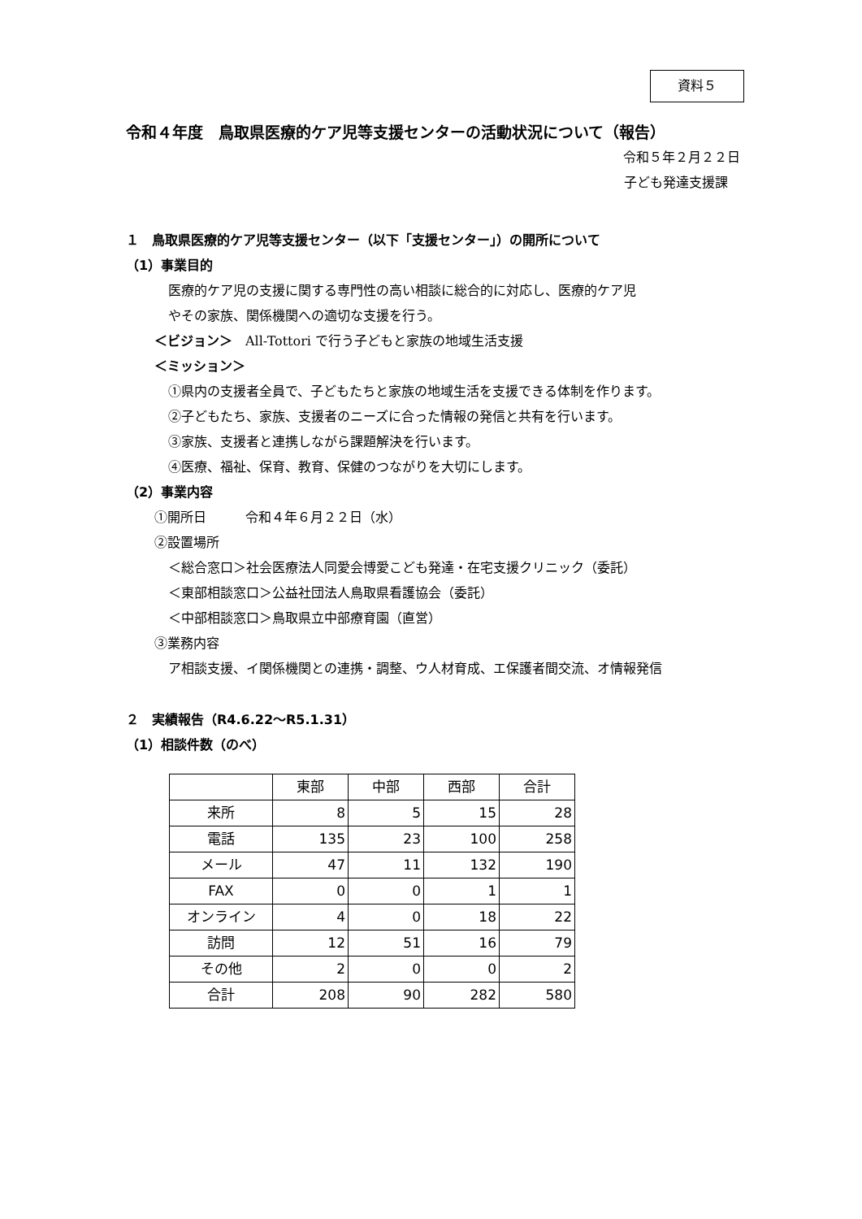資料５
令和４年度　鳥取県医療的ケア児等支援センターの活動状況について（報告）
令和５年２月２２日
子ども発達支援課
１　鳥取県医療的ケア児等支援センター（以下「支援センター」）の開所について
（1）事業目的
医療的ケア児の支援に関する専門性の高い相談に総合的に対応し、医療的ケア児
やその家族、関係機関への適切な支援を行う。
＜ビジョン＞　All-Tottori で行う子どもと家族の地域生活支援
＜ミッション＞
①県内の支援者全員で、子どもたちと家族の地域生活を支援できる体制を作ります。
②子どもたち、家族、支援者のニーズに合った情報の発信と共有を行います。
③家族、支援者と連携しながら課題解決を行います。
④医療、福祉、保育、教育、保健のつながりを大切にします。
（2）事業内容
①開所日　　　令和４年６月２２日（水）
②設置場所
＜総合窓口＞社会医療法人同愛会博愛こども発達・在宅支援クリニック（委託）
＜東部相談窓口＞公益社団法人鳥取県看護協会（委託）
＜中部相談窓口＞鳥取県立中部療育園（直営）
③業務内容
ア相談支援、イ関係機関との連携・調整、ウ人材育成、エ保護者間交流、オ情報発信
２　実績報告（R4.6.22～R5.1.31）
（1）相談件数（のべ）
| | 東部 | 中部 | 西部 | 合計 |
| --- | --- | --- | --- | --- |
| 来所 | 8 | 5 | 15 | 28 |
| 電話 | 135 | 23 | 100 | 258 |
| メール | 47 | 11 | 132 | 190 |
| FAX | 0 | 0 | 1 | 1 |
| オンライン | 4 | 0 | 18 | 22 |
| 訪問 | 12 | 51 | 16 | 79 |
| その他 | 2 | 0 | 0 | 2 |
| 合計 | 208 | 90 | 282 | 580 |